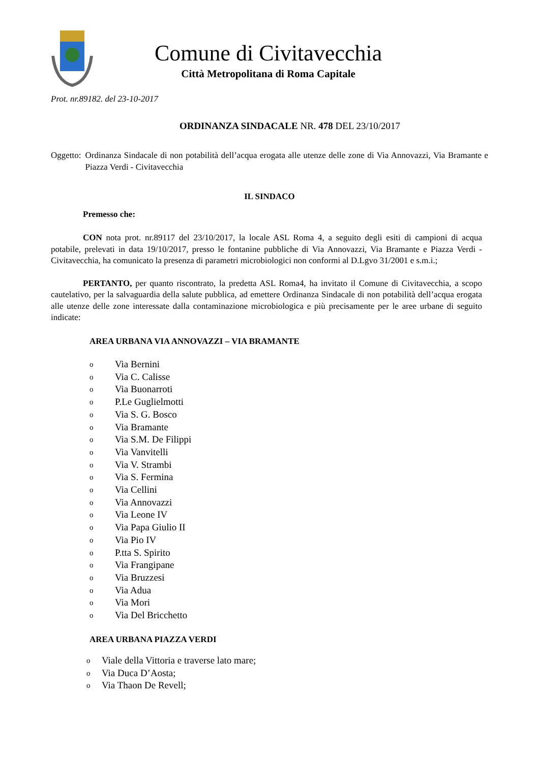Comune di Civitavecchia
Città Metropolitana di Roma Capitale
Prot. nr.89182. del 23-10-2017
ORDINANZA SINDACALE NR. 478 DEL 23/10/2017
Oggetto: Ordinanza Sindacale di non potabilità dell’acqua erogata alle utenze delle zone di Via Annovazzi, Via Bramante e Piazza Verdi - Civitavecchia
IL SINDACO
Premesso che:
CON nota prot. nr.89117 del 23/10/2017, la locale ASL Roma 4, a seguito degli esiti di campioni di acqua potabile, prelevati in data 19/10/2017, presso le fontanine pubbliche di Via Annovazzi, Via Bramante e Piazza Verdi - Civitavecchia, ha comunicato la presenza di parametri microbiologici non conformi al D.Lgvo 31/2001 e s.m.i.;
PERTANTO, per quanto riscontrato, la predetta ASL Roma4, ha invitato il Comune di Civitavecchia, a scopo cautelativo, per la salvaguardia della salute pubblica, ad emettere Ordinanza Sindacale di non potabilità dell’acqua erogata alle utenze delle zone interessate dalla contaminazione microbiologica e più precisamente per le aree urbane di seguito indicate:
AREA URBANA VIA ANNOVAZZI – VIA BRAMANTE
o Via Bernini
o Via C. Calisse
o Via Buonarroti
o P.Le Guglielmotti
o Via S. G. Bosco
o Via Bramante
o Via S.M. De Filippi
o Via Vanvitelli
o Via V. Strambi
o Via S. Fermina
o Via Cellini
o Via Annovazzi
o Via Leone IV
o Via Papa Giulio II
o Via Pio IV
o P.tta S. Spirito
o Via Frangipane
o Via Bruzzesi
o Via Adua
o Via Mori
o Via Del Bricchetto
AREA URBANA PIAZZA VERDI
o Viale della Vittoria e traverse lato mare;
o Via Duca D’Aosta;
o Via Thaon De Revell;